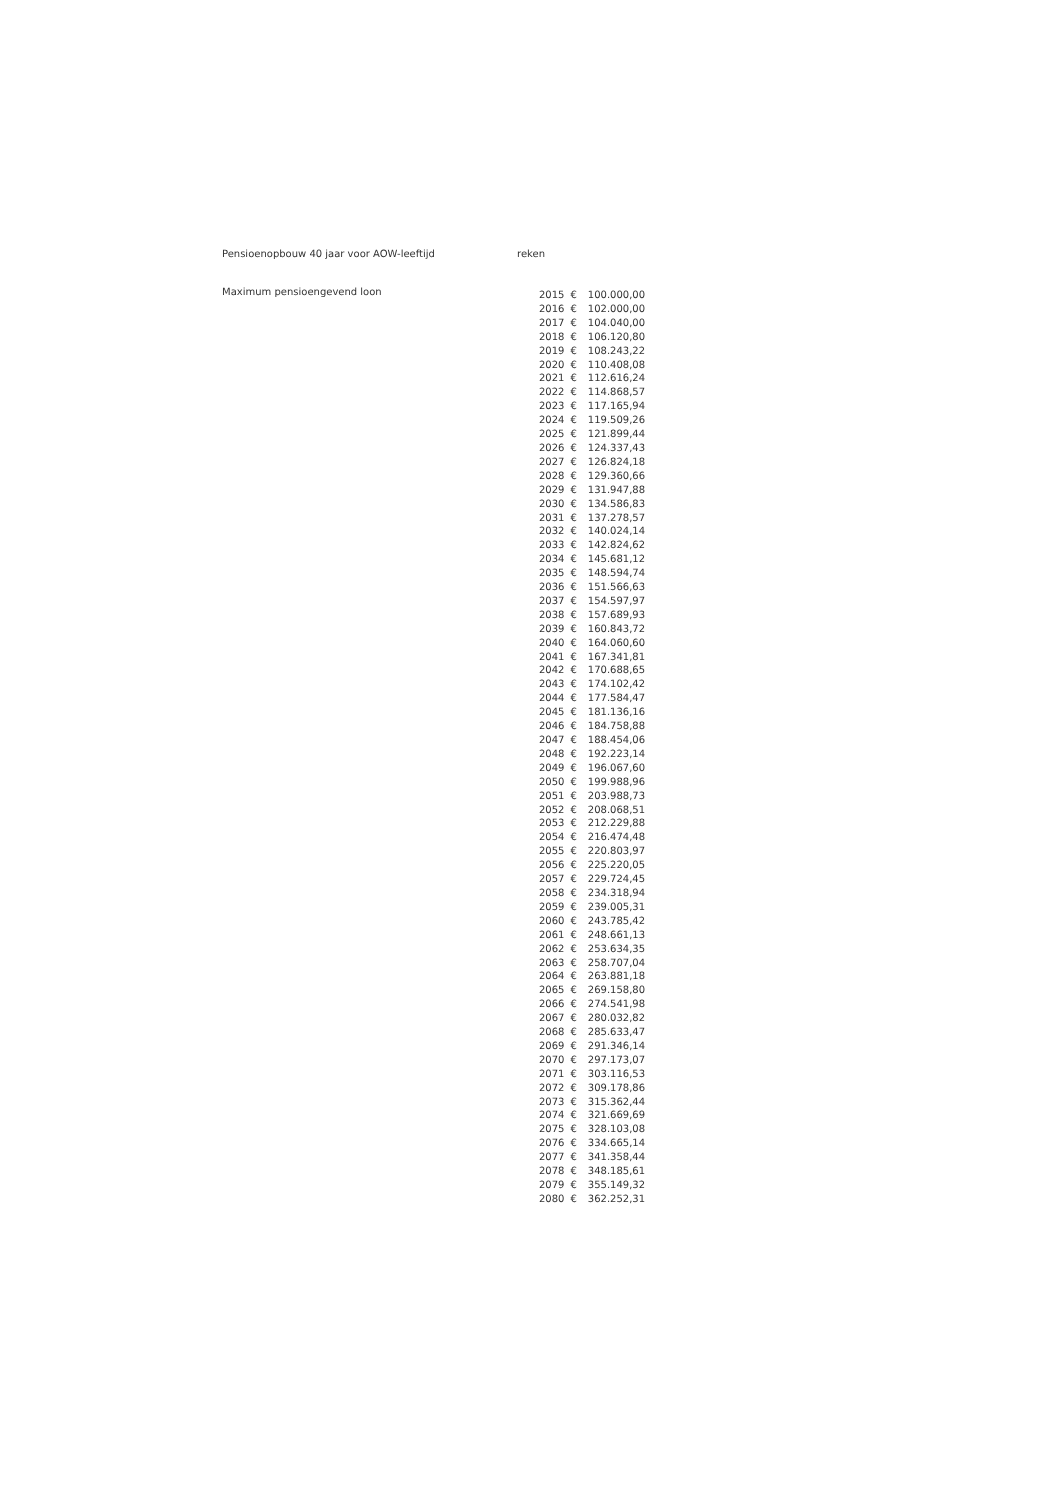Pensioenopbouw 40 jaar voor AOW-leeftijd reken
Maximum pensioengevend loon
| 2015 | € | 100.000,00 |
| 2016 | € | 102.000,00 |
| 2017 | € | 104.040,00 |
| 2018 | € | 106.120,80 |
| 2019 | € | 108.243,22 |
| 2020 | € | 110.408,08 |
| 2021 | € | 112.616,24 |
| 2022 | € | 114.868,57 |
| 2023 | € | 117.165,94 |
| 2024 | € | 119.509,26 |
| 2025 | € | 121.899,44 |
| 2026 | € | 124.337,43 |
| 2027 | € | 126.824,18 |
| 2028 | € | 129.360,66 |
| 2029 | € | 131.947,88 |
| 2030 | € | 134.586,83 |
| 2031 | € | 137.278,57 |
| 2032 | € | 140.024,14 |
| 2033 | € | 142.824,62 |
| 2034 | € | 145.681,12 |
| 2035 | € | 148.594,74 |
| 2036 | € | 151.566,63 |
| 2037 | € | 154.597,97 |
| 2038 | € | 157.689,93 |
| 2039 | € | 160.843,72 |
| 2040 | € | 164.060,60 |
| 2041 | € | 167.341,81 |
| 2042 | € | 170.688,65 |
| 2043 | € | 174.102,42 |
| 2044 | € | 177.584,47 |
| 2045 | € | 181.136,16 |
| 2046 | € | 184.758,88 |
| 2047 | € | 188.454,06 |
| 2048 | € | 192.223,14 |
| 2049 | € | 196.067,60 |
| 2050 | € | 199.988,96 |
| 2051 | € | 203.988,73 |
| 2052 | € | 208.068,51 |
| 2053 | € | 212.229,88 |
| 2054 | € | 216.474,48 |
| 2055 | € | 220.803,97 |
| 2056 | € | 225.220,05 |
| 2057 | € | 229.724,45 |
| 2058 | € | 234.318,94 |
| 2059 | € | 239.005,31 |
| 2060 | € | 243.785,42 |
| 2061 | € | 248.661,13 |
| 2062 | € | 253.634,35 |
| 2063 | € | 258.707,04 |
| 2064 | € | 263.881,18 |
| 2065 | € | 269.158,80 |
| 2066 | € | 274.541,98 |
| 2067 | € | 280.032,82 |
| 2068 | € | 285.633,47 |
| 2069 | € | 291.346,14 |
| 2070 | € | 297.173,07 |
| 2071 | € | 303.116,53 |
| 2072 | € | 309.178,86 |
| 2073 | € | 315.362,44 |
| 2074 | € | 321.669,69 |
| 2075 | € | 328.103,08 |
| 2076 | € | 334.665,14 |
| 2077 | € | 341.358,44 |
| 2078 | € | 348.185,61 |
| 2079 | € | 355.149,32 |
| 2080 | € | 362.252,31 |